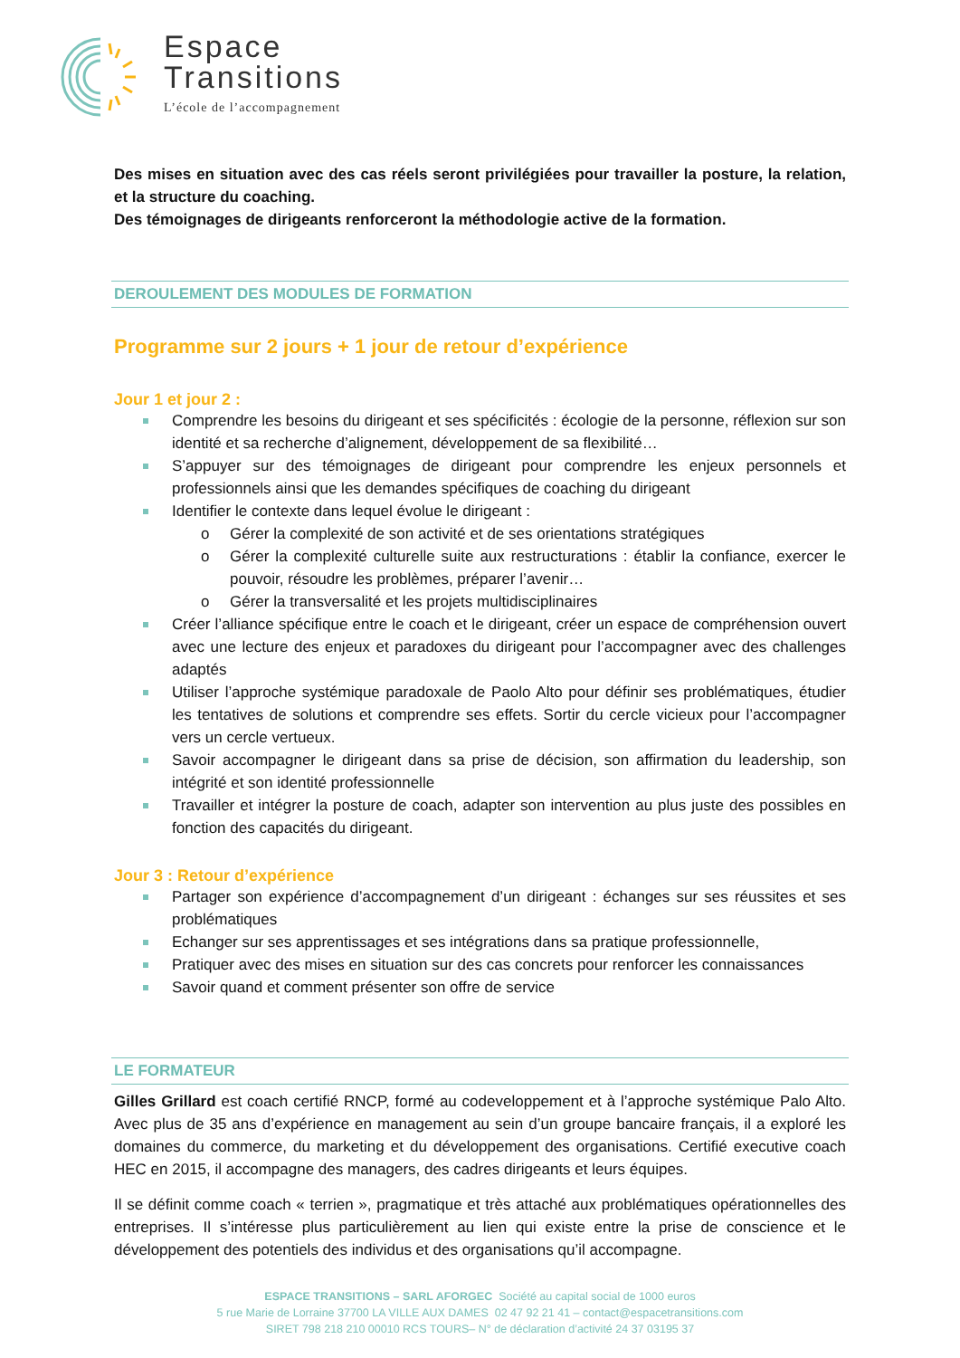Espace
Transitions
L’école de l’accompagnement
Des mises en situation avec des cas réels seront privilégiées pour travailler la posture, la relation, et la structure du coaching.
Des témoignages de dirigeants renforceront la méthodologie active de la formation.
DEROULEMENT DES MODULES DE FORMATION
Programme sur 2 jours + 1 jour de retour d’expérience
Jour 1 et jour 2 :
Comprendre les besoins du dirigeant et ses spécificités : écologie de la personne, réflexion sur son identité et sa recherche d’alignement, développement de sa flexibilité…
S’appuyer sur des témoignages de dirigeant pour comprendre les enjeux personnels et professionnels ainsi que les demandes spécifiques de coaching du dirigeant
Identifier le contexte dans lequel évolue le dirigeant :
Gérer la complexité de son activité et de ses orientations stratégiques
Gérer la complexité culturelle suite aux restructurations : établir la confiance, exercer le pouvoir, résoudre les problèmes, préparer l’avenir…
Gérer la transversalité et les projets multidisciplinaires
Créer l’alliance spécifique entre le coach et le dirigeant, créer un espace de compréhension ouvert avec une lecture des enjeux et paradoxes du dirigeant pour l’accompagner avec des challenges adaptés
Utiliser l’approche systémique paradoxale de Paolo Alto pour définir ses problématiques, étudier les tentatives de solutions et comprendre ses effets. Sortir du cercle vicieux pour l’accompagner vers un cercle vertueux.
Savoir accompagner le dirigeant dans sa prise de décision, son affirmation du leadership, son intégrité et son identité professionnelle
Travailler et intégrer la posture de coach, adapter son intervention au plus juste des possibles en fonction des capacités du dirigeant.
Jour 3 : Retour d’expérience
Partager son expérience d’accompagnement d’un dirigeant : échanges sur ses réussites et ses problématiques
Echanger sur ses apprentissages et ses intégrations dans sa pratique professionnelle,
Pratiquer avec des mises en situation sur des cas concrets pour renforcer les connaissances
Savoir quand et comment présenter son offre de service
LE FORMATEUR
Gilles Grillard est coach certifié RNCP, formé au codeveloppement et à l’approche systémique Palo Alto. Avec plus de 35 ans d’expérience en management au sein d’un groupe bancaire français, il a exploré les domaines du commerce, du marketing et du développement des organisations. Certifié executive coach HEC en 2015, il accompagne des managers, des cadres dirigeants et leurs équipes.
Il se définit comme coach « terrien », pragmatique et très attaché aux problématiques opérationnelles des entreprises. Il s’intéresse plus particulièrement au lien qui existe entre la prise de conscience et le développement des potentiels des individus et des organisations qu’il accompagne.
ESPACE TRANSITIONS – SARL AFORGEC Société au capital social de 1000 euros
5 rue Marie de Lorraine 37700 LA VILLE AUX DAMES 02 47 92 21 41 – contact@espacetransitions.com
SIRET 798 218 210 00010 RCS TOURS– N° de déclaration d’activité 24 37 03195 37